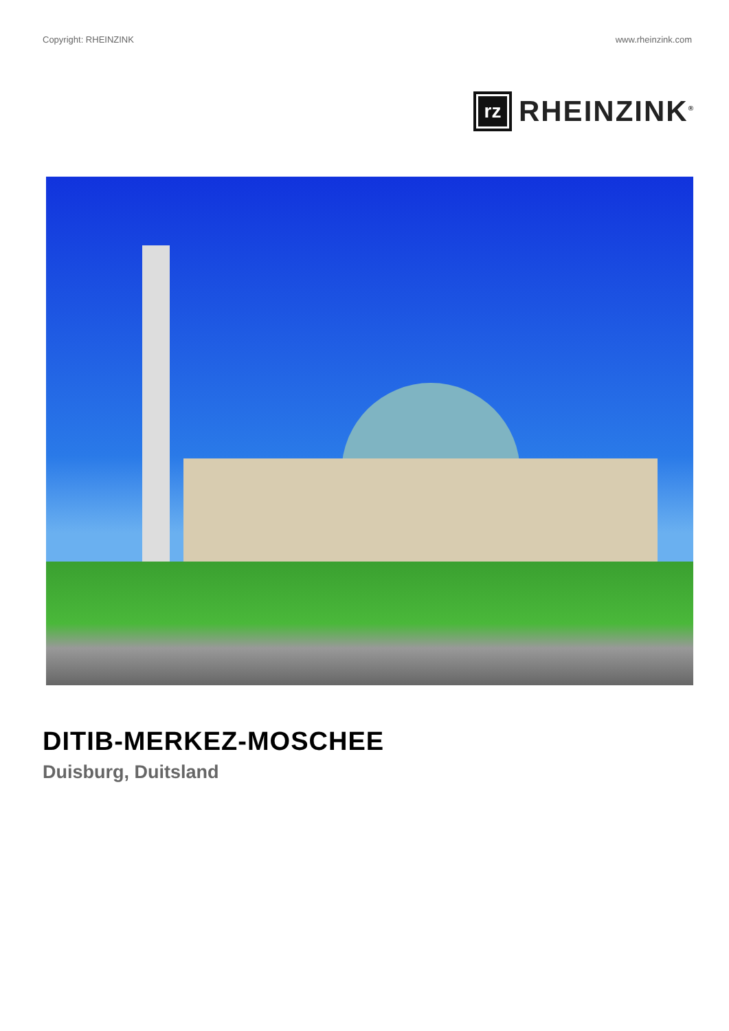Copyright: RHEINZINK www.rheinzink.com
rz
RHEINZINK<sup>®</sup>
DITIB-MERKEZ-MOSCHEE
Duisburg, Duitsland